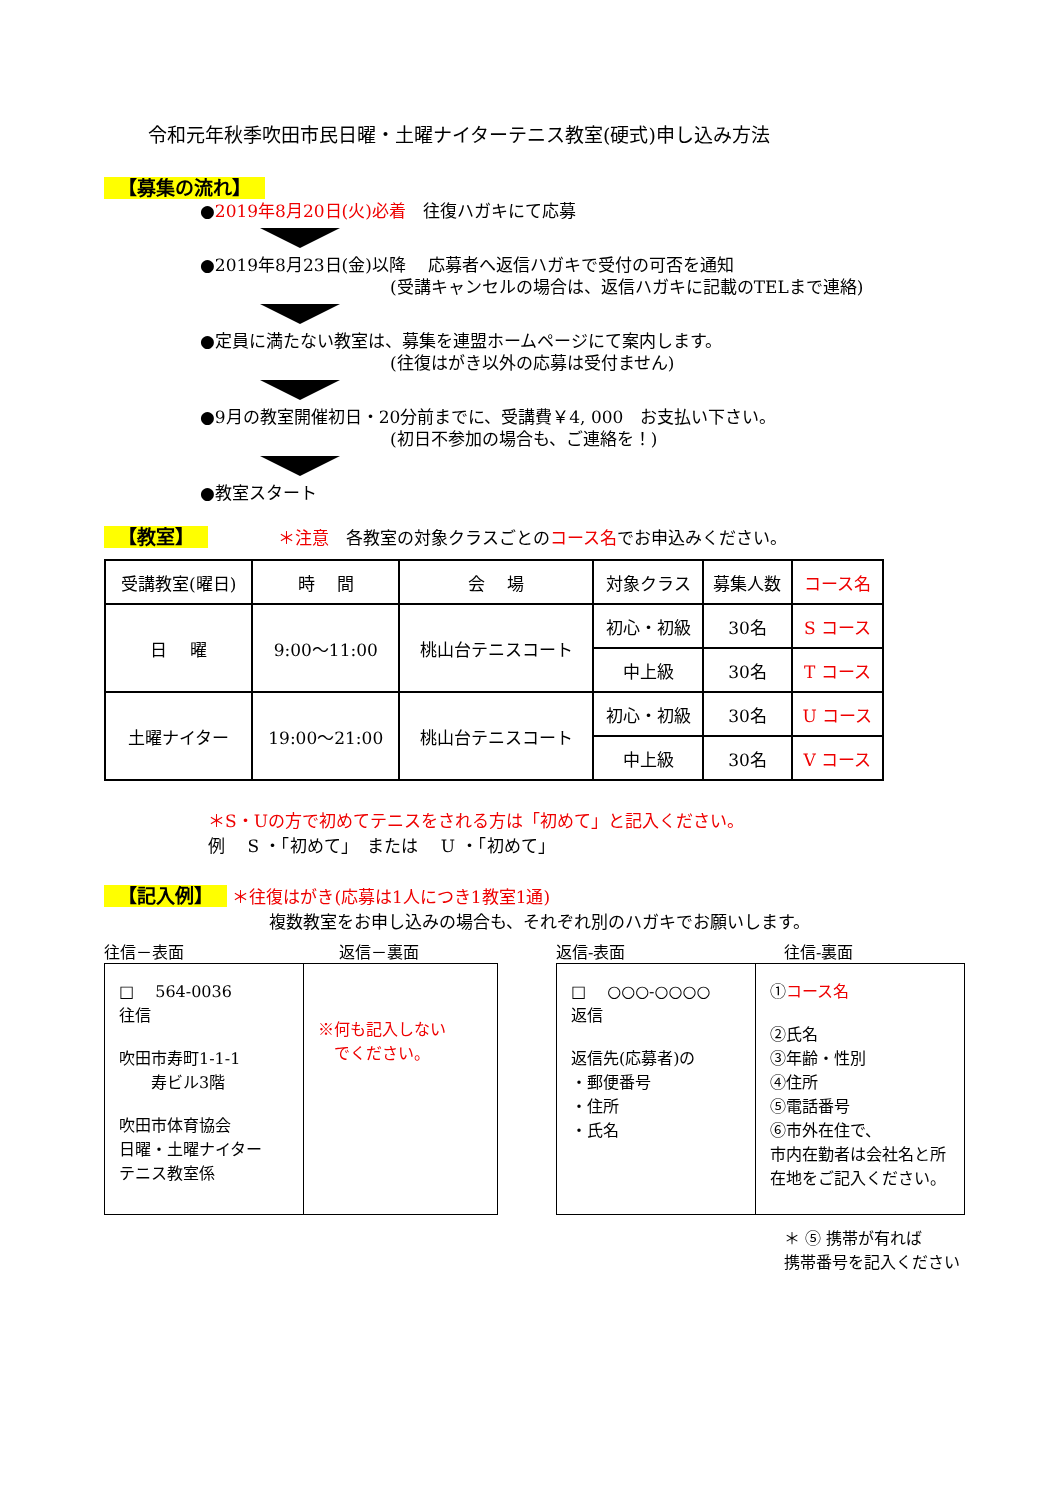令和元年秋季吹田市民日曜・土曜ナイターテニス教室(硬式)申し込み方法
【募集の流れ】
●2019年8月20日(火)必着　往復ハガキにて応募
●2019年8月23日(金)以降　 応募者へ返信ハガキで受付の可否を通知
(受講キャンセルの場合は、返信ハガキに記載のTELまで連絡)
●定員に満たない教室は、募集を連盟ホームページにて案内します。
(往復はがき以外の応募は受付ません)
●9月の教室開催初日・20分前までに、受講費￥4, 000　お支払い下さい。
(初日不参加の場合も、ご連絡を！)
●教室スタート
【教室】 ＊注意　各教室の対象クラスごとのコース名でお申込みください。
| 受講教室(曜日) | 時 間 | 会 場 | 対象クラス | 募集人数 | コース名 |
| --- | --- | --- | --- | --- | --- |
| 日 曜 | 9:00～11:00 | 桃山台テニスコート | 初心・初級 | 30名 | S コース |
| | | | 中上級 | 30名 | T コース |
| 土曜ナイター | 19:00～21:00 | 桃山台テニスコート | 初心・初級 | 30名 | U コース |
| | | | 中上級 | 30名 | V コース |
＊S・Uの方で初めてテニスをされる方は「初めて」と記入ください。
例　 S ・「初めて」　または　 U ・「初めて」
【記入例】 ＊往復はがき(応募は1人につき1教室1通)
複数教室をお申し込みの場合も、それぞれ別のハガキでお願いします。
往信－表面 返信－裏面
□ 　564-0036
往信
吹田市寿町1-1-1
　　寿ビル3階
吹田市体育協会
日曜・土曜ナイター
テニス教室係
※何も記入しない
　でください。
返信-表面 往信-裏面
□ 　○○○-○○○○
返信
返信先(応募者)の
・郵便番号
・住所
・氏名
①コース名
②氏名
③年齢・性別
④住所
⑤電話番号
⑥市外在住で、
市内在勤者は会社名と所在地をご記入ください。
＊ ⑤ 携帯が有れば
携帯番号を記入ください